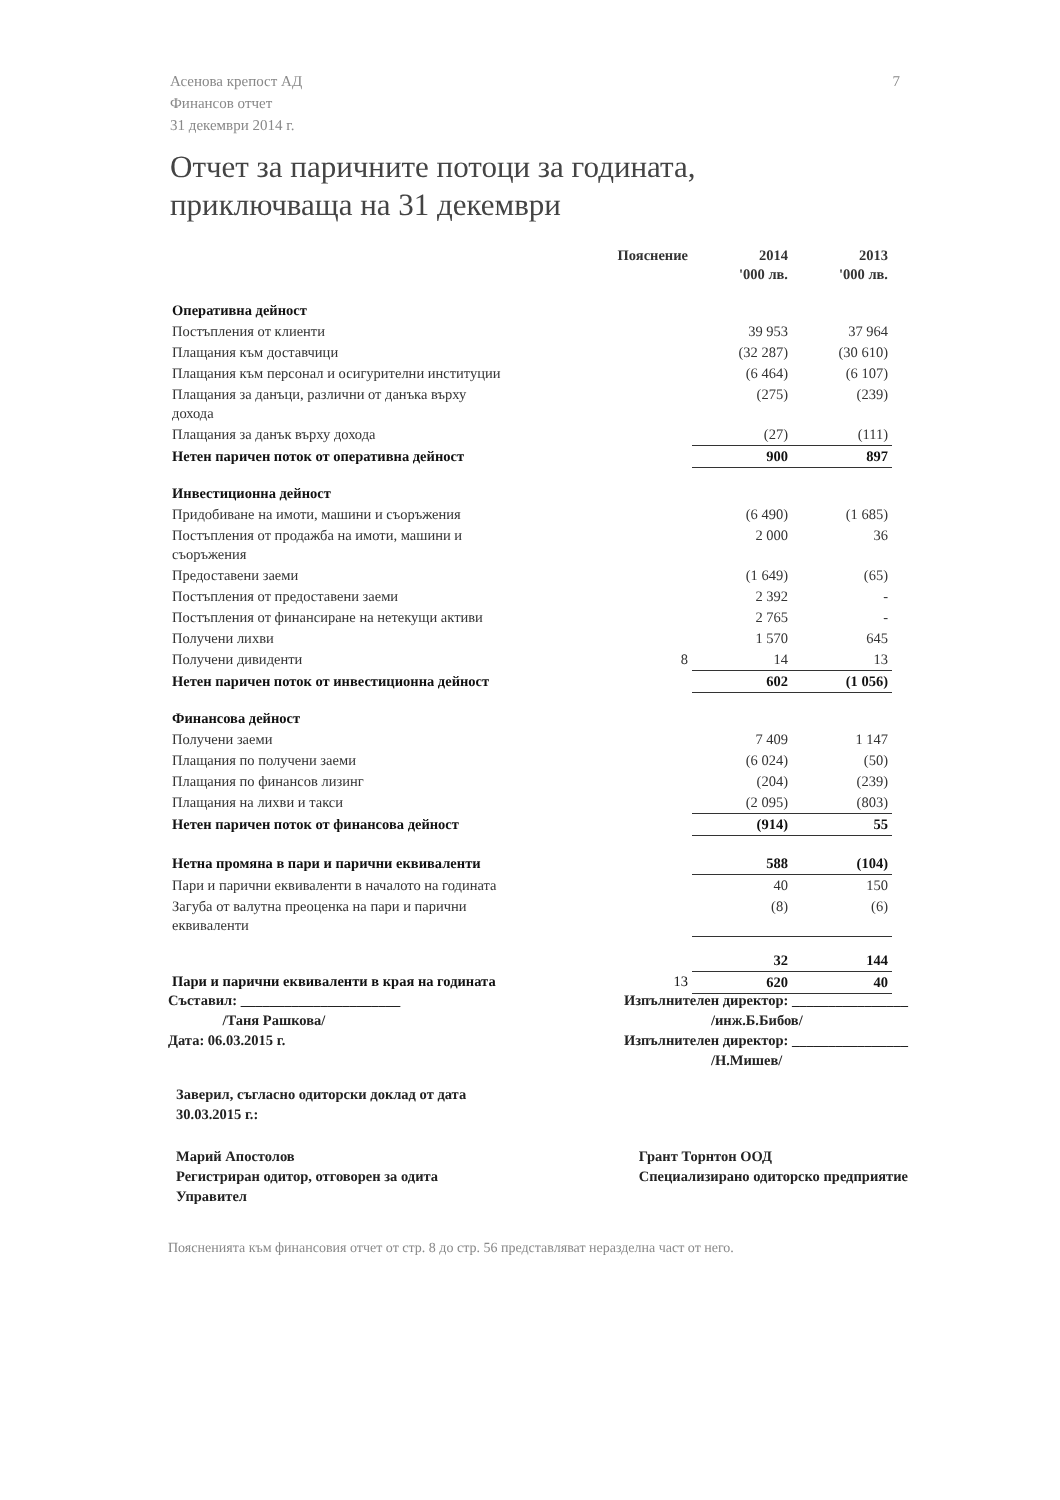Асенова крепост АД
Финансов отчет
31 декември 2014 г.
7
Отчет за паричните потоци за годината,
приключваща на 31 декември
| | Пояснение | 2014 '000 лв. | 2013 '000 лв. |
| --- | --- | --- | --- |
| Оперативна дейност | | | |
| Постъпления от клиенти | | 39 953 | 37 964 |
| Плащания към доставчици | | (32 287) | (30 610) |
| Плащания към персонал и осигурителни институции | | (6 464) | (6 107) |
| Плащания за данъци, различни от данъка върху дохода | | (275) | (239) |
| Плащания за данък върху дохода | | (27) | (111) |
| Нетен паричен поток от оперативна дейност | | 900 | 897 |
| Инвестиционна дейност | | | |
| Придобиване на имоти, машини и съоръжения | | (6 490) | (1 685) |
| Постъпления от продажба на имоти, машини и съоръжения | | 2 000 | 36 |
| Предоставени заеми | | (1 649) | (65) |
| Постъпления от предоставени заеми | | 2 392 | - |
| Постъпления от финансиране на нетекущи активи | | 2 765 | - |
| Получени лихви | | 1 570 | 645 |
| Получени дивиденти | 8 | 14 | 13 |
| Нетен паричен поток от инвестиционна дейност | | 602 | (1 056) |
| Финансова дейност | | | |
| Получени заеми | | 7 409 | 1 147 |
| Плащания по получени заеми | | (6 024) | (50) |
| Плащания по финансов лизинг | | (204) | (239) |
| Плащания на лихви и такси | | (2 095) | (803) |
| Нетен паричен поток от финансова дейност | | (914) | 55 |
| Нетна промяна в пари и парични еквиваленти | | 588 | (104) |
| Пари и парични еквиваленти в началото на годината | | 40 | 150 |
| Загуба от валутна преоценка на пари и парични еквиваленти | | (8) | (6) |
| | | 32 | 144 |
| Пари и парични еквиваленти в края на годината | 13 | 620 | 40 |
Съставил: ______________________
/Таня Рашкова/
Дата: 06.03.2015 г.
Изпълнителен директор: ________________
/инж.Б.Бибов/
Изпълнителен директор: ________________
/Н.Мишев/
Заверил, съгласно одиторски доклад от дата
30.03.2015 г.:
Марий Апостолов
Регистриран одитор, отговорен за одита
Управител
Грант Торнтон ООД
Специализирано одиторско предприятие
Поясненията към финансовия отчет от стр. 8 до стр. 56 представляват неразделна част от него.